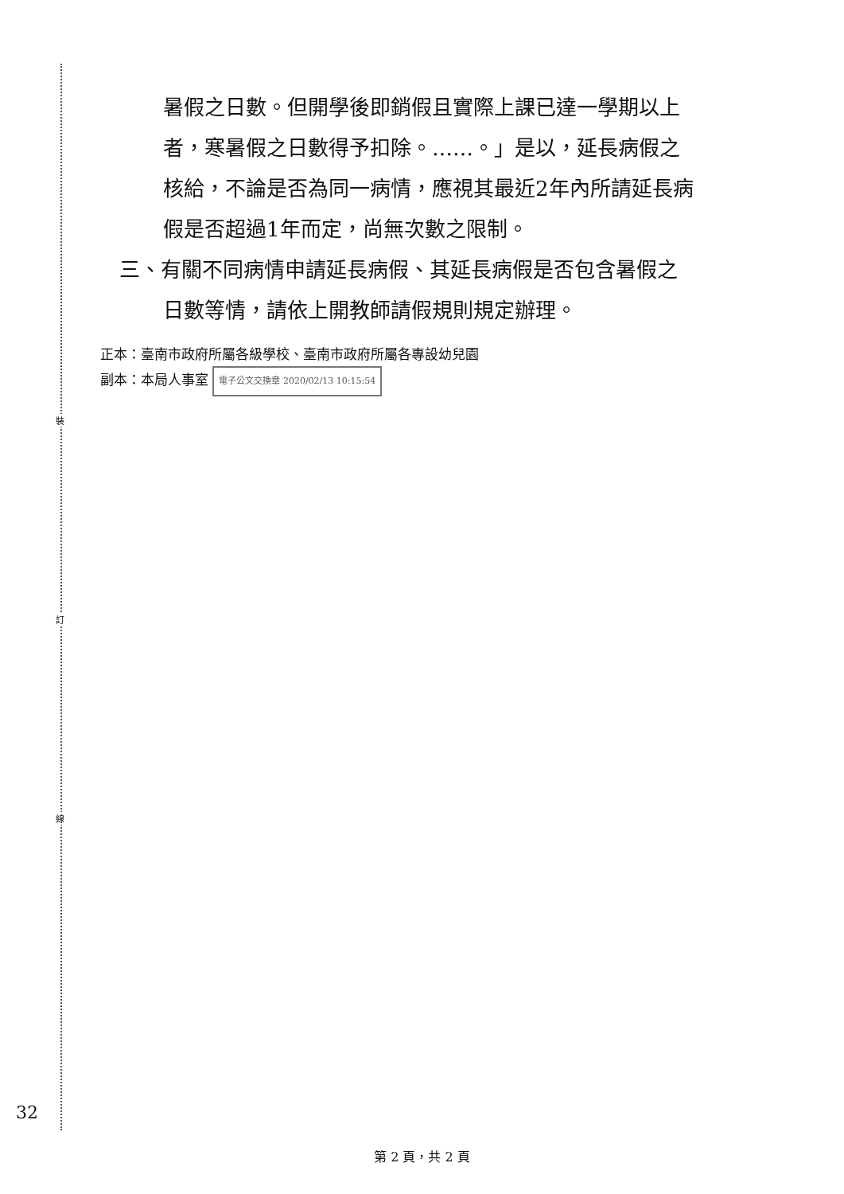裝
訂
線
暑假之日數。但開學後即銷假且實際上課已達一學期以上
者，寒暑假之日數得予扣除。……。」是以，延長病假之
核給，不論是否為同一病情，應視其最近2年內所請延長病
假是否超過1年而定，尚無次數之限制。
三、有關不同病情申請延長病假、其延長病假是否包含暑假之
日數等情，請依上開教師請假規則規定辦理。
正本：臺南市政府所屬各級學校、臺南市政府所屬各專設幼兒園
副本：本局人事室 電子公文交換章 2020/02/13 10:15:54
32
第 2 頁，共 2 頁